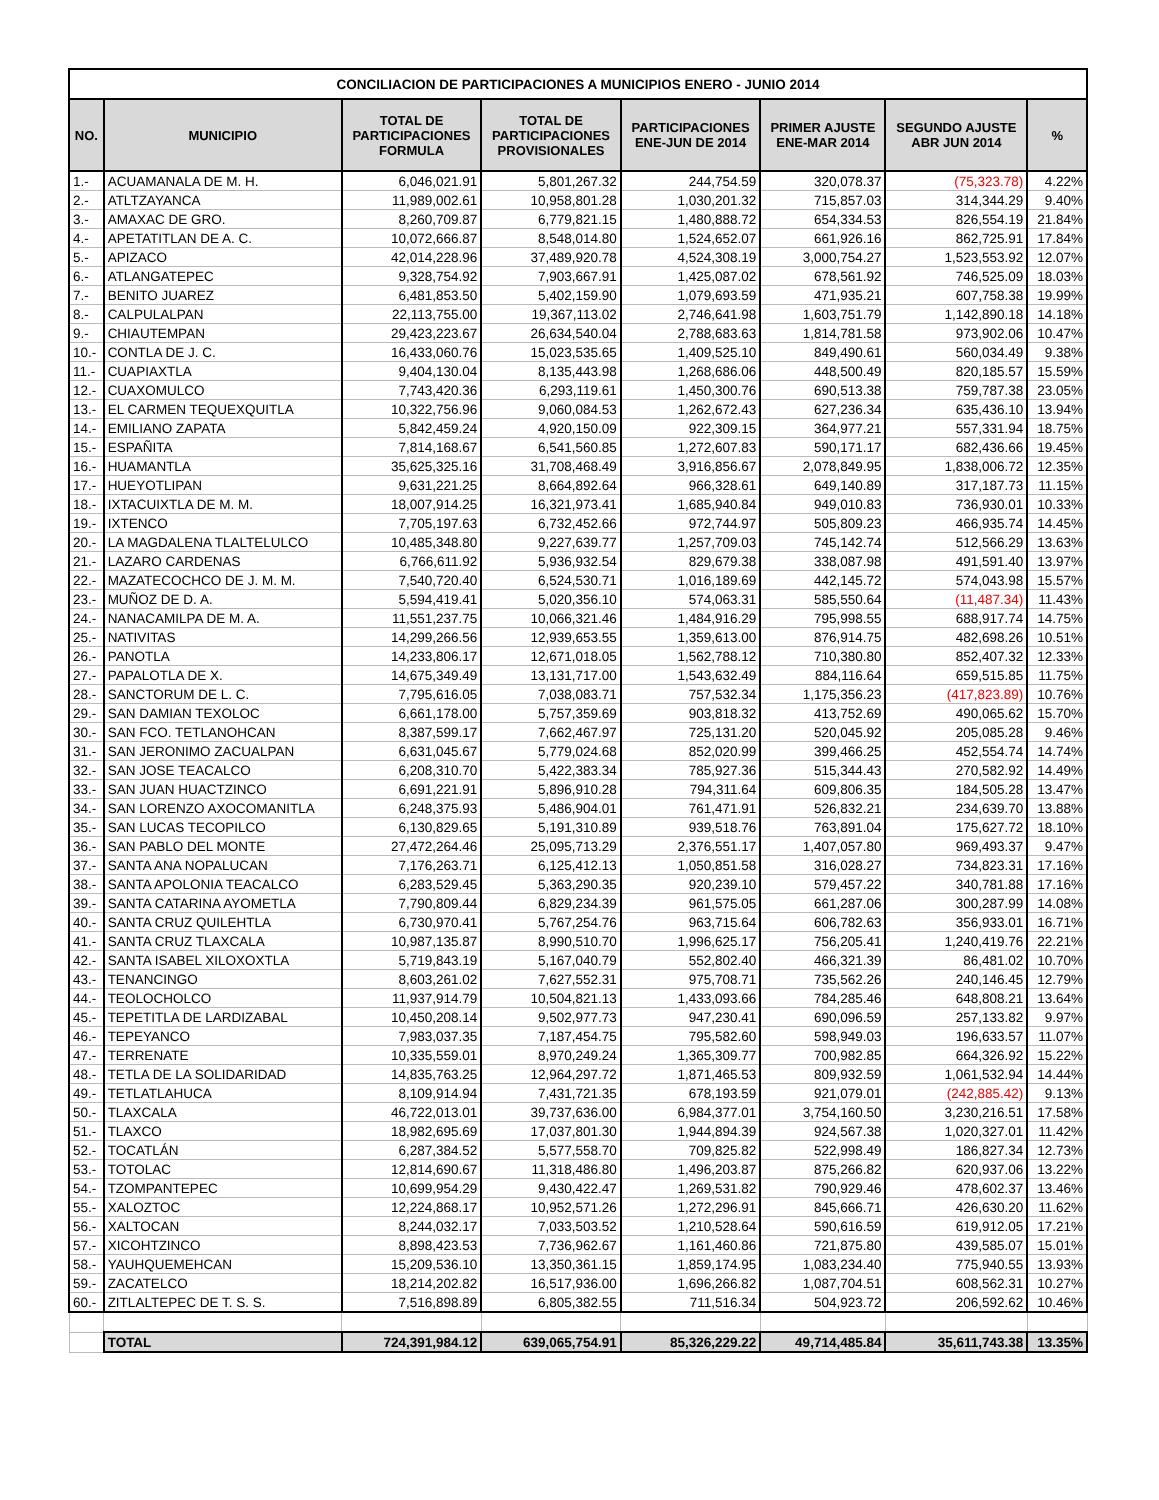| CONCILIACION DE PARTICIPACIONES A MUNICIPIOS ENERO - JUNIO 2014 | | | | | | | |
| NO. | MUNICIPIO | TOTAL DE PARTICIPACIONES FORMULA | TOTAL DE PARTICIPACIONES PROVISIONALES | PARTICIPACIONES ENE-JUN DE 2014 | PRIMER AJUSTE ENE-MAR 2014 | SEGUNDO AJUSTE ABR JUN 2014 | % |
| 1.- | ACUAMANALA DE M. H. | 6,046,021.91 | 5,801,267.32 | 244,754.59 | 320,078.37 | (75,323.78) | 4.22% |
| 2.- | ATLTZAYANCA | 11,989,002.61 | 10,958,801.28 | 1,030,201.32 | 715,857.03 | 314,344.29 | 9.40% |
| 3.- | AMAXAC DE GRO. | 8,260,709.87 | 6,779,821.15 | 1,480,888.72 | 654,334.53 | 826,554.19 | 21.84% |
| 4.- | APETATITLAN DE A. C. | 10,072,666.87 | 8,548,014.80 | 1,524,652.07 | 661,926.16 | 862,725.91 | 17.84% |
| 5.- | APIZACO | 42,014,228.96 | 37,489,920.78 | 4,524,308.19 | 3,000,754.27 | 1,523,553.92 | 12.07% |
| 6.- | ATLANGATEPEC | 9,328,754.92 | 7,903,667.91 | 1,425,087.02 | 678,561.92 | 746,525.09 | 18.03% |
| 7.- | BENITO JUAREZ | 6,481,853.50 | 5,402,159.90 | 1,079,693.59 | 471,935.21 | 607,758.38 | 19.99% |
| 8.- | CALPULALPAN | 22,113,755.00 | 19,367,113.02 | 2,746,641.98 | 1,603,751.79 | 1,142,890.18 | 14.18% |
| 9.- | CHIAUTEMPAN | 29,423,223.67 | 26,634,540.04 | 2,788,683.63 | 1,814,781.58 | 973,902.06 | 10.47% |
| 10.- | CONTLA DE J. C. | 16,433,060.76 | 15,023,535.65 | 1,409,525.10 | 849,490.61 | 560,034.49 | 9.38% |
| 11.- | CUAPIAXTLA | 9,404,130.04 | 8,135,443.98 | 1,268,686.06 | 448,500.49 | 820,185.57 | 15.59% |
| 12.- | CUAXOMULCO | 7,743,420.36 | 6,293,119.61 | 1,450,300.76 | 690,513.38 | 759,787.38 | 23.05% |
| 13.- | EL CARMEN TEQUEXQUITLA | 10,322,756.96 | 9,060,084.53 | 1,262,672.43 | 627,236.34 | 635,436.10 | 13.94% |
| 14.- | EMILIANO ZAPATA | 5,842,459.24 | 4,920,150.09 | 922,309.15 | 364,977.21 | 557,331.94 | 18.75% |
| 15.- | ESPAÑITA | 7,814,168.67 | 6,541,560.85 | 1,272,607.83 | 590,171.17 | 682,436.66 | 19.45% |
| 16.- | HUAMANTLA | 35,625,325.16 | 31,708,468.49 | 3,916,856.67 | 2,078,849.95 | 1,838,006.72 | 12.35% |
| 17.- | HUEYOTLIPAN | 9,631,221.25 | 8,664,892.64 | 966,328.61 | 649,140.89 | 317,187.73 | 11.15% |
| 18.- | IXTACUIXTLA DE M. M. | 18,007,914.25 | 16,321,973.41 | 1,685,940.84 | 949,010.83 | 736,930.01 | 10.33% |
| 19.- | IXTENCO | 7,705,197.63 | 6,732,452.66 | 972,744.97 | 505,809.23 | 466,935.74 | 14.45% |
| 20.- | LA MAGDALENA TLALTELULCO | 10,485,348.80 | 9,227,639.77 | 1,257,709.03 | 745,142.74 | 512,566.29 | 13.63% |
| 21.- | LAZARO CARDENAS | 6,766,611.92 | 5,936,932.54 | 829,679.38 | 338,087.98 | 491,591.40 | 13.97% |
| 22.- | MAZATECOCHCO DE J. M. M. | 7,540,720.40 | 6,524,530.71 | 1,016,189.69 | 442,145.72 | 574,043.98 | 15.57% |
| 23.- | MUÑOZ DE D. A. | 5,594,419.41 | 5,020,356.10 | 574,063.31 | 585,550.64 | (11,487.34) | 11.43% |
| 24.- | NANACAMILPA DE M. A. | 11,551,237.75 | 10,066,321.46 | 1,484,916.29 | 795,998.55 | 688,917.74 | 14.75% |
| 25.- | NATIVITAS | 14,299,266.56 | 12,939,653.55 | 1,359,613.00 | 876,914.75 | 482,698.26 | 10.51% |
| 26.- | PANOTLA | 14,233,806.17 | 12,671,018.05 | 1,562,788.12 | 710,380.80 | 852,407.32 | 12.33% |
| 27.- | PAPALOTLA DE X. | 14,675,349.49 | 13,131,717.00 | 1,543,632.49 | 884,116.64 | 659,515.85 | 11.75% |
| 28.- | SANCTORUM DE L. C. | 7,795,616.05 | 7,038,083.71 | 757,532.34 | 1,175,356.23 | (417,823.89) | 10.76% |
| 29.- | SAN DAMIAN TEXOLOC | 6,661,178.00 | 5,757,359.69 | 903,818.32 | 413,752.69 | 490,065.62 | 15.70% |
| 30.- | SAN FCO. TETLANOHCAN | 8,387,599.17 | 7,662,467.97 | 725,131.20 | 520,045.92 | 205,085.28 | 9.46% |
| 31.- | SAN JERONIMO ZACUALPAN | 6,631,045.67 | 5,779,024.68 | 852,020.99 | 399,466.25 | 452,554.74 | 14.74% |
| 32.- | SAN JOSE TEACALCO | 6,208,310.70 | 5,422,383.34 | 785,927.36 | 515,344.43 | 270,582.92 | 14.49% |
| 33.- | SAN JUAN HUACTZINCO | 6,691,221.91 | 5,896,910.28 | 794,311.64 | 609,806.35 | 184,505.28 | 13.47% |
| 34.- | SAN LORENZO AXOCOMANITLA | 6,248,375.93 | 5,486,904.01 | 761,471.91 | 526,832.21 | 234,639.70 | 13.88% |
| 35.- | SAN LUCAS TECOPILCO | 6,130,829.65 | 5,191,310.89 | 939,518.76 | 763,891.04 | 175,627.72 | 18.10% |
| 36.- | SAN PABLO DEL MONTE | 27,472,264.46 | 25,095,713.29 | 2,376,551.17 | 1,407,057.80 | 969,493.37 | 9.47% |
| 37.- | SANTA ANA NOPALUCAN | 7,176,263.71 | 6,125,412.13 | 1,050,851.58 | 316,028.27 | 734,823.31 | 17.16% |
| 38.- | SANTA APOLONIA TEACALCO | 6,283,529.45 | 5,363,290.35 | 920,239.10 | 579,457.22 | 340,781.88 | 17.16% |
| 39.- | SANTA CATARINA AYOMETLA | 7,790,809.44 | 6,829,234.39 | 961,575.05 | 661,287.06 | 300,287.99 | 14.08% |
| 40.- | SANTA CRUZ QUILEHTLA | 6,730,970.41 | 5,767,254.76 | 963,715.64 | 606,782.63 | 356,933.01 | 16.71% |
| 41.- | SANTA CRUZ TLAXCALA | 10,987,135.87 | 8,990,510.70 | 1,996,625.17 | 756,205.41 | 1,240,419.76 | 22.21% |
| 42.- | SANTA ISABEL XILOXOXTLA | 5,719,843.19 | 5,167,040.79 | 552,802.40 | 466,321.39 | 86,481.02 | 10.70% |
| 43.- | TENANCINGO | 8,603,261.02 | 7,627,552.31 | 975,708.71 | 735,562.26 | 240,146.45 | 12.79% |
| 44.- | TEOLOCHOLCO | 11,937,914.79 | 10,504,821.13 | 1,433,093.66 | 784,285.46 | 648,808.21 | 13.64% |
| 45.- | TEPETITLA DE LARDIZABAL | 10,450,208.14 | 9,502,977.73 | 947,230.41 | 690,096.59 | 257,133.82 | 9.97% |
| 46.- | TEPEYANCO | 7,983,037.35 | 7,187,454.75 | 795,582.60 | 598,949.03 | 196,633.57 | 11.07% |
| 47.- | TERRENATE | 10,335,559.01 | 8,970,249.24 | 1,365,309.77 | 700,982.85 | 664,326.92 | 15.22% |
| 48.- | TETLA DE LA SOLIDARIDAD | 14,835,763.25 | 12,964,297.72 | 1,871,465.53 | 809,932.59 | 1,061,532.94 | 14.44% |
| 49.- | TETLATLAHUCA | 8,109,914.94 | 7,431,721.35 | 678,193.59 | 921,079.01 | (242,885.42) | 9.13% |
| 50.- | TLAXCALA | 46,722,013.01 | 39,737,636.00 | 6,984,377.01 | 3,754,160.50 | 3,230,216.51 | 17.58% |
| 51.- | TLAXCO | 18,982,695.69 | 17,037,801.30 | 1,944,894.39 | 924,567.38 | 1,020,327.01 | 11.42% |
| 52.- | TOCATLÁN | 6,287,384.52 | 5,577,558.70 | 709,825.82 | 522,998.49 | 186,827.34 | 12.73% |
| 53.- | TOTOLAC | 12,814,690.67 | 11,318,486.80 | 1,496,203.87 | 875,266.82 | 620,937.06 | 13.22% |
| 54.- | TZOMPANTEPEC | 10,699,954.29 | 9,430,422.47 | 1,269,531.82 | 790,929.46 | 478,602.37 | 13.46% |
| 55.- | XALOZTOC | 12,224,868.17 | 10,952,571.26 | 1,272,296.91 | 845,666.71 | 426,630.20 | 11.62% |
| 56.- | XALTOCAN | 8,244,032.17 | 7,033,503.52 | 1,210,528.64 | 590,616.59 | 619,912.05 | 17.21% |
| 57.- | XICOHTZINCO | 8,898,423.53 | 7,736,962.67 | 1,161,460.86 | 721,875.80 | 439,585.07 | 15.01% |
| 58.- | YAUHQUEMEHCAN | 15,209,536.10 | 13,350,361.15 | 1,859,174.95 | 1,083,234.40 | 775,940.55 | 13.93% |
| 59.- | ZACATELCO | 18,214,202.82 | 16,517,936.00 | 1,696,266.82 | 1,087,704.51 | 608,562.31 | 10.27% |
| 60.- | ZITLALTEPEC DE T. S. S. | 7,516,898.89 | 6,805,382.55 | 711,516.34 | 504,923.72 | 206,592.62 | 10.46% |
| | TOTAL | 724,391,984.12 | 639,065,754.91 | 85,326,229.22 | 49,714,485.84 | 35,611,743.38 | 13.35% |